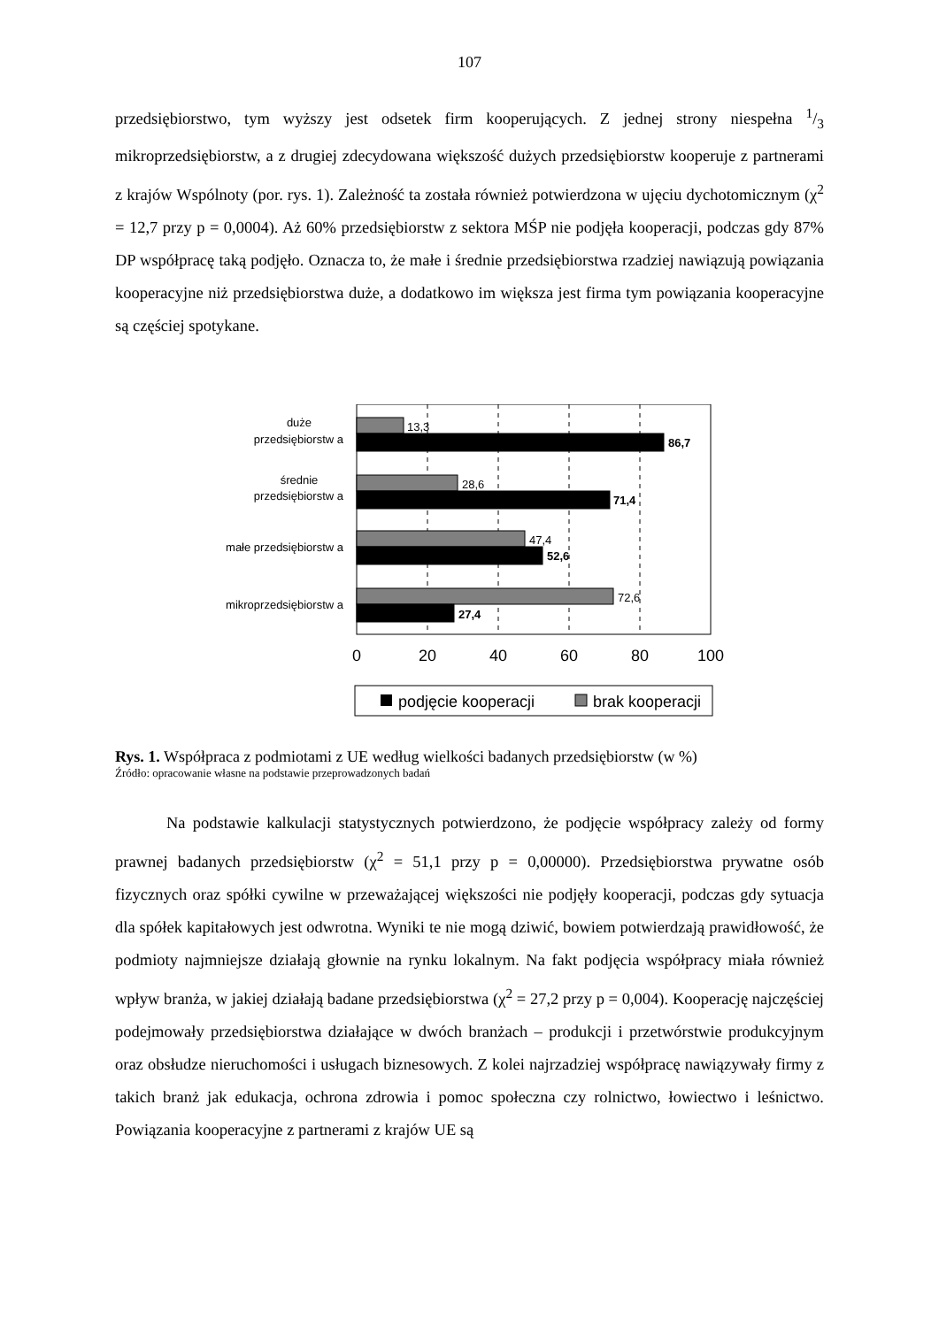107
przedsiębiorstwo, tym wyższy jest odsetek firm kooperujących. Z jednej strony niespełna 1/3 mikroprzedsiębiorstw, a z drugiej zdecydowana większość dużych przedsiębiorstw kooperuje z partnerami z krajów Wspólnoty (por. rys. 1). Zależność ta została również potwierdzona w ujęciu dychotomicznym (χ<sup>2</sup> = 12,7 przy p = 0,0004). Aż 60% przedsiębiorstw z sektora MŚP nie podjęła kooperacji, podczas gdy 87% DP współpracę taką podjęło. Oznacza to, że małe i średnie przedsiębiorstwa rzadziej nawiązują powiązania kooperacyjne niż przedsiębiorstwa duże, a dodatkowo im większa jest firma tym powiązania kooperacyjne są częściej spotykane.
13,3
86,7
28,6
71,4
47,4
52,6
72,6
27,4
duże
przedsiębiorstw a
średnie
przedsiębiorstw a
małe przedsiębiorstw a
mikroprzedsiębiorstw a
0
20
40
60
80
100
podjęcie kooperacji
brak kooperacji
Rys. 1. Współpraca z podmiotami z UE według wielkości badanych przedsiębiorstw (w %)
Źródło: opracowanie własne na podstawie przeprowadzonych badań
Na podstawie kalkulacji statystycznych potwierdzono, że podjęcie współpracy zależy od formy prawnej badanych przedsiębiorstw (χ<sup>2</sup> = 51,1 przy p = 0,00000). Przedsiębiorstwa prywatne osób fizycznych oraz spółki cywilne w przeważającej większości nie podjęły kooperacji, podczas gdy sytuacja dla spółek kapitałowych jest odwrotna. Wyniki te nie mogą dziwić, bowiem potwierdzają prawidłowość, że podmioty najmniejsze działają głownie na rynku lokalnym. Na fakt podjęcia współpracy miała również wpływ branża, w jakiej działają badane przedsiębiorstwa (χ<sup>2</sup> = 27,2 przy p = 0,004). Kooperację najczęściej podejmowały przedsiębiorstwa działające w dwóch branżach – produkcji i przetwórstwie produkcyjnym oraz obsłudze nieruchomości i usługach biznesowych. Z kolei najrzadziej współpracę nawiązywały firmy z takich branż jak edukacja, ochrona zdrowia i pomoc społeczna czy rolnictwo, łowiectwo i leśnictwo. Powiązania kooperacyjne z partnerami z krajów UE są